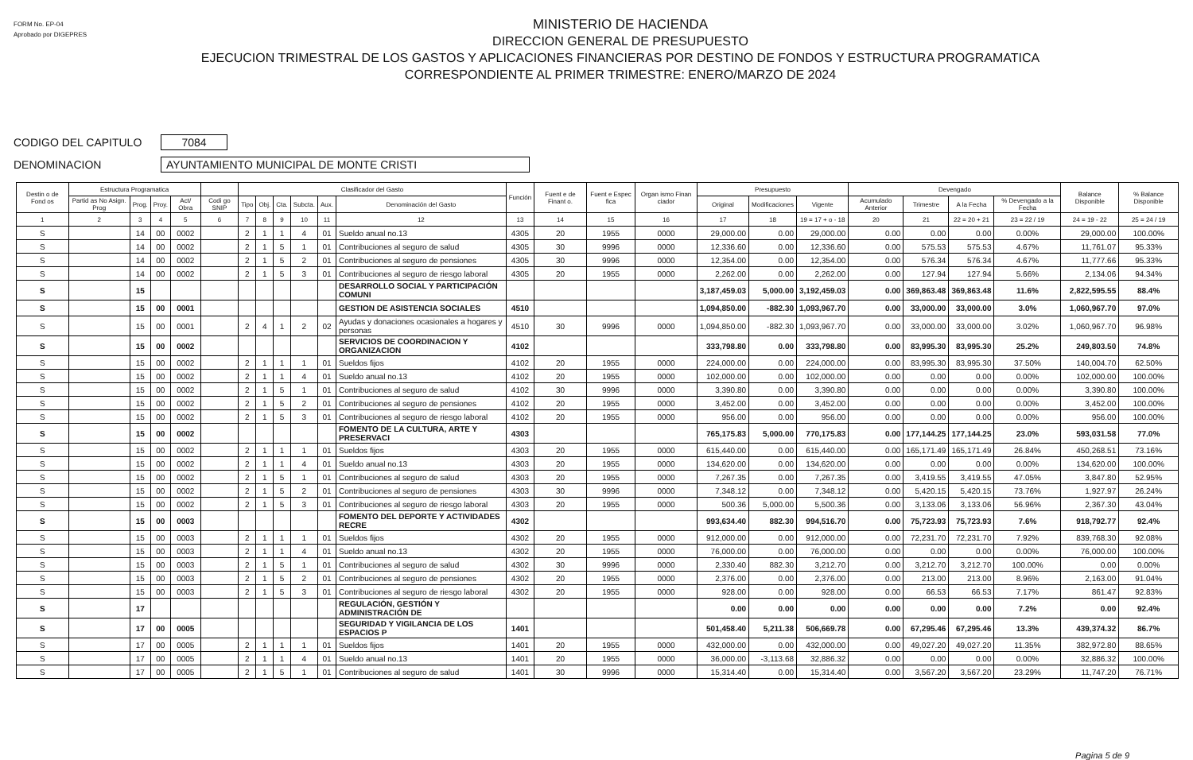FORM No. EP-04
Aprobado por DIGEPRES
MINISTERIO DE HACIENDA
DIRECCION GENERAL DE PRESUPUESTO
EJECUCION TRIMESTRAL DE LOS GASTOS Y APLICACIONES FINANCIERAS POR DESTINO DE FONDOS Y ESTRUCTURA PROGRAMATICA
CORRESPONDIENTE AL PRIMER TRIMESTRE: ENERO/MARZO DE 2024
CODIGO DEL CAPITULO 7084
DENOMINACION AYUNTAMIENTO MUNICIPAL DE MONTE CRISTI
| Destin o de Fond os | Estructura Programatica | | | | | Clasificador del Gasto | | | | | | Función | Fuent e de Finant o. | Fuent e Espec fica | Organ ismo Finan ciador | Presupuesto | | | Devengado | | | | Balance Disponible | % Balance Disponible |
| --- | --- | --- | --- | --- | --- | --- | --- | --- | --- | --- | --- | --- | --- | --- | --- | --- | --- | --- | --- | --- | --- | --- | --- | --- |
| | Partid as No Asign. Prog | Prog. | Proy. | Act/ Obra | Codi go SNIP | Tipo | Obj. | Cta. | Subcta. | Aux. | Denominación del Gasto | | | | | Original | Modificaciones | Vigente | Acumulado Anterior | Trimestre | A la Fecha | % Devengado a la Fecha | | |
| 1 | 2 | 3 | 4 | 5 | 6 | 7 | 8 | 9 | 10 | 11 | 12 | 13 | 14 | 15 | 16 | 17 | 18 | 19 = 17 + o - 18 | 20 | 21 | 22 = 20 + 21 | 23 = 22 / 19 | 24 = 19 - 22 | 25 = 24 / 19 |
| S | | 14 | 00 | 0002 | | 2 | 1 | 1 | 4 | 01 | Sueldo anual no.13 | 4305 | 20 | 1955 | 0000 | 29,000.00 | 0.00 | 29,000.00 | 0.00 | 0.00 | 0.00 | 0.00% | 29,000.00 | 100.00% |
| S | | 14 | 00 | 0002 | | 2 | 1 | 5 | 1 | 01 | Contribuciones al seguro de salud | 4305 | 30 | 9996 | 0000 | 12,336.60 | 0.00 | 12,336.60 | 0.00 | 575.53 | 575.53 | 4.67% | 11,761.07 | 95.33% |
| S | | 14 | 00 | 0002 | | 2 | 1 | 5 | 2 | 01 | Contribuciones al seguro de pensiones | 4305 | 30 | 9996 | 0000 | 12,354.00 | 0.00 | 12,354.00 | 0.00 | 576.34 | 576.34 | 4.67% | 11,777.66 | 95.33% |
| S | | 14 | 00 | 0002 | | 2 | 1 | 5 | 3 | 01 | Contribuciones al seguro de riesgo laboral | 4305 | 20 | 1955 | 0000 | 2,262.00 | 0.00 | 2,262.00 | 0.00 | 127.94 | 127.94 | 5.66% | 2,134.06 | 94.34% |
| S | | 15 | | | | | | | | | DESARROLLO SOCIAL Y PARTICIPACIÓN COMUNI | | | | | 3,187,459.03 | 5,000.00 | 3,192,459.03 | 0.00 | 369,863.48 | 369,863.48 | 11.6% | 2,822,595.55 | 88.4% |
| S | | 15 | 00 | 0001 | | | | | | | GESTION DE ASISTENCIA SOCIALES | 4510 | | | | 1,094,850.00 | -882.30 | 1,093,967.70 | 0.00 | 33,000.00 | 33,000.00 | 3.0% | 1,060,967.70 | 97.0% |
| S | | 15 | 00 | 0001 | | 2 | 4 | 1 | 2 | 02 | Ayudas y donaciones ocasionales a hogares y personas | 4510 | 30 | 9996 | 0000 | 1,094,850.00 | -882.30 | 1,093,967.70 | 0.00 | 33,000.00 | 33,000.00 | 3.02% | 1,060,967.70 | 96.98% |
| S | | 15 | 00 | 0002 | | | | | | | SERVICIOS DE COORDINACION Y ORGANIZACION | 4102 | | | | 333,798.80 | 0.00 | 333,798.80 | 0.00 | 83,995.30 | 83,995.30 | 25.2% | 249,803.50 | 74.8% |
| S | | 15 | 00 | 0002 | | 2 | 1 | 1 | 1 | 01 | Sueldos fijos | 4102 | 20 | 1955 | 0000 | 224,000.00 | 0.00 | 224,000.00 | 0.00 | 83,995.30 | 83,995.30 | 37.50% | 140,004.70 | 62.50% |
| S | | 15 | 00 | 0002 | | 2 | 1 | 1 | 4 | 01 | Sueldo anual no.13 | 4102 | 20 | 1955 | 0000 | 102,000.00 | 0.00 | 102,000.00 | 0.00 | 0.00 | 0.00 | 0.00% | 102,000.00 | 100.00% |
| S | | 15 | 00 | 0002 | | 2 | 1 | 5 | 1 | 01 | Contribuciones al seguro de salud | 4102 | 30 | 9996 | 0000 | 3,390.80 | 0.00 | 3,390.80 | 0.00 | 0.00 | 0.00 | 0.00% | 3,390.80 | 100.00% |
| S | | 15 | 00 | 0002 | | 2 | 1 | 5 | 2 | 01 | Contribuciones al seguro de pensiones | 4102 | 20 | 1955 | 0000 | 3,452.00 | 0.00 | 3,452.00 | 0.00 | 0.00 | 0.00 | 0.00% | 3,452.00 | 100.00% |
| S | | 15 | 00 | 0002 | | 2 | 1 | 5 | 3 | 01 | Contribuciones al seguro de riesgo laboral | 4102 | 20 | 1955 | 0000 | 956.00 | 0.00 | 956.00 | 0.00 | 0.00 | 0.00 | 0.00% | 956.00 | 100.00% |
| S | | 15 | 00 | 0002 | | | | | | | FOMENTO DE LA CULTURA, ARTE Y PRESERVACI | 4303 | | | | 765,175.83 | 5,000.00 | 770,175.83 | 0.00 | 177,144.25 | 177,144.25 | 23.0% | 593,031.58 | 77.0% |
| S | | 15 | 00 | 0002 | | 2 | 1 | 1 | 1 | 01 | Sueldos fijos | 4303 | 20 | 1955 | 0000 | 615,440.00 | 0.00 | 615,440.00 | 0.00 | 165,171.49 | 165,171.49 | 26.84% | 450,268.51 | 73.16% |
| S | | 15 | 00 | 0002 | | 2 | 1 | 1 | 4 | 01 | Sueldo anual no.13 | 4303 | 20 | 1955 | 0000 | 134,620.00 | 0.00 | 134,620.00 | 0.00 | 0.00 | 0.00 | 0.00% | 134,620.00 | 100.00% |
| S | | 15 | 00 | 0002 | | 2 | 1 | 5 | 1 | 01 | Contribuciones al seguro de salud | 4303 | 20 | 1955 | 0000 | 7,267.35 | 0.00 | 7,267.35 | 0.00 | 3,419.55 | 3,419.55 | 47.05% | 3,847.80 | 52.95% |
| S | | 15 | 00 | 0002 | | 2 | 1 | 5 | 2 | 01 | Contribuciones al seguro de pensiones | 4303 | 30 | 9996 | 0000 | 7,348.12 | 0.00 | 7,348.12 | 0.00 | 5,420.15 | 5,420.15 | 73.76% | 1,927.97 | 26.24% |
| S | | 15 | 00 | 0002 | | 2 | 1 | 5 | 3 | 01 | Contribuciones al seguro de riesgo laboral | 4303 | 20 | 1955 | 0000 | 500.36 | 5,000.00 | 5,500.36 | 0.00 | 3,133.06 | 3,133.06 | 56.96% | 2,367.30 | 43.04% |
| S | | 15 | 00 | 0003 | | | | | | | FOMENTO DEL DEPORTE Y ACTIVIDADES RECRE | 4302 | | | | 993,634.40 | 882.30 | 994,516.70 | 0.00 | 75,723.93 | 75,723.93 | 7.6% | 918,792.77 | 92.4% |
| S | | 15 | 00 | 0003 | | 2 | 1 | 1 | 1 | 01 | Sueldos fijos | 4302 | 20 | 1955 | 0000 | 912,000.00 | 0.00 | 912,000.00 | 0.00 | 72,231.70 | 72,231.70 | 7.92% | 839,768.30 | 92.08% |
| S | | 15 | 00 | 0003 | | 2 | 1 | 1 | 4 | 01 | Sueldo anual no.13 | 4302 | 20 | 1955 | 0000 | 76,000.00 | 0.00 | 76,000.00 | 0.00 | 0.00 | 0.00 | 0.00% | 76,000.00 | 100.00% |
| S | | 15 | 00 | 0003 | | 2 | 1 | 5 | 1 | 01 | Contribuciones al seguro de salud | 4302 | 30 | 9996 | 0000 | 2,330.40 | 882.30 | 3,212.70 | 0.00 | 3,212.70 | 3,212.70 | 100.00% | 0.00 | 0.00% |
| S | | 15 | 00 | 0003 | | 2 | 1 | 5 | 2 | 01 | Contribuciones al seguro de pensiones | 4302 | 20 | 1955 | 0000 | 2,376.00 | 0.00 | 2,376.00 | 0.00 | 213.00 | 213.00 | 8.96% | 2,163.00 | 91.04% |
| S | | 15 | 00 | 0003 | | 2 | 1 | 5 | 3 | 01 | Contribuciones al seguro de riesgo laboral | 4302 | 20 | 1955 | 0000 | 928.00 | 0.00 | 928.00 | 0.00 | 66.53 | 66.53 | 7.17% | 861.47 | 92.83% |
| S | | 17 | | | | | | | | | REGULACIÓN, GESTIÓN Y ADMINISTRACIÓN DE | | | | | 0.00 | 0.00 | 0.00 | 0.00 | 0.00 | 0.00 | 7.2% | 0.00 | 92.4% |
| S | | 17 | 00 | 0005 | | | | | | | SEGURIDAD Y VIGILANCIA DE LOS ESPACIOS P | 1401 | | | | 501,458.40 | 5,211.38 | 506,669.78 | 0.00 | 67,295.46 | 67,295.46 | 13.3% | 439,374.32 | 86.7% |
| S | | 17 | 00 | 0005 | | 2 | 1 | 1 | 1 | 01 | Sueldos fijos | 1401 | 20 | 1955 | 0000 | 432,000.00 | 0.00 | 432,000.00 | 0.00 | 49,027.20 | 49,027.20 | 11.35% | 382,972.80 | 88.65% |
| S | | 17 | 00 | 0005 | | 2 | 1 | 1 | 4 | 01 | Sueldo anual no.13 | 1401 | 20 | 1955 | 0000 | 36,000.00 | -3,113.68 | 32,886.32 | 0.00 | 0.00 | 0.00 | 0.00% | 32,886.32 | 100.00% |
| S | | 17 | 00 | 0005 | | 2 | 1 | 5 | 1 | 01 | Contribuciones al seguro de salud | 1401 | 30 | 9996 | 0000 | 15,314.40 | 0.00 | 15,314.40 | 0.00 | 3,567.20 | 3,567.20 | 23.29% | 11,747.20 | 76.71% |
Pagina 5 de 9